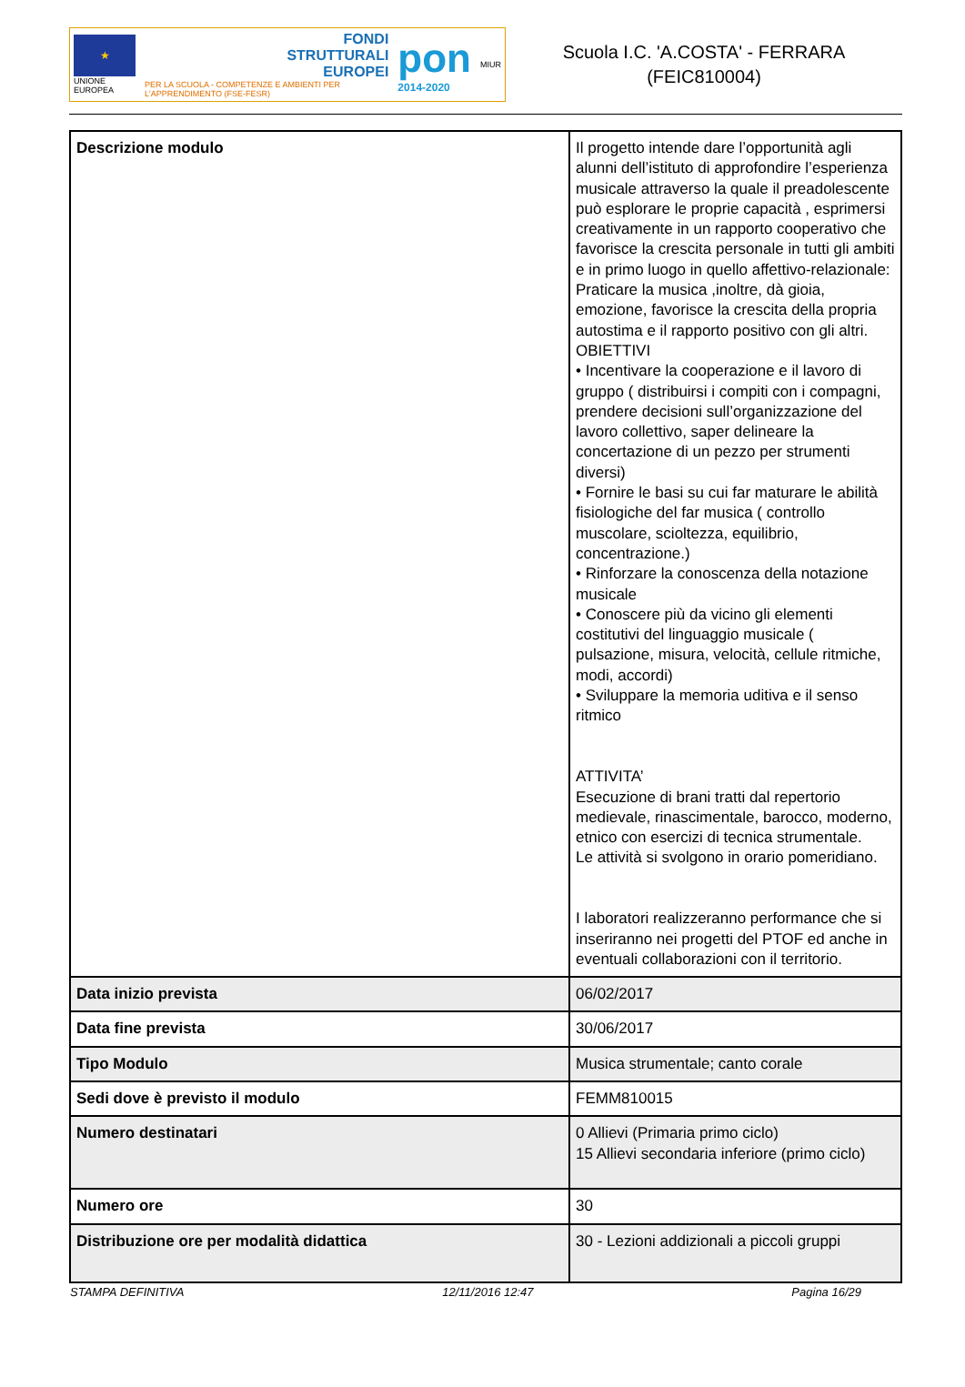★
UNIONE EUROPEA
FONDI
STRUTTURALI
EUROPEI
PER LA SCUOLA - COMPETENZE E AMBIENTI PER L'APPRENDIMENTO (FSE-FESR)
pon
2014-2020
MIUR
Scuola I.C. 'A.COSTA' - FERRARA
(FEIC810004)
| Descrizione modulo | Il progetto intende dare l’opportunità agli alunni dell’istituto di approfondire l’esperienza musicale attraverso la quale il preadolescente può esplorare le proprie capacità , esprimersi creativamente in un rapporto cooperativo che favorisce la crescita personale in tutti gli ambiti e in primo luogo in quello affettivo-relazionale: Praticare la musica ,inoltre, dà gioia, emozione, favorisce la crescita della propria autostima e il rapporto positivo con gli altri. OBIETTIVI • Incentivare la cooperazione e il lavoro di gruppo ( distribuirsi i compiti con i compagni, prendere decisioni sull’organizzazione del lavoro collettivo, saper delineare la concertazione di un pezzo per strumenti diversi) • Fornire le basi su cui far maturare le abilità fisiologiche del far musica ( controllo muscolare, scioltezza, equilibrio, concentrazione.) • Rinforzare la conoscenza della notazione musicale • Conoscere più da vicino gli elementi costitutivi del linguaggio musicale ( pulsazione, misura, velocità, cellule ritmiche, modi, accordi) • Sviluppare la memoria uditiva e il senso ritmico ATTIVITA’ Esecuzione di brani tratti dal repertorio medievale, rinascimentale, barocco, moderno, etnico con esercizi di tecnica strumentale. Le attività si svolgono in orario pomeridiano. I laboratori realizzeranno performance che si inseriranno nei progetti del PTOF ed anche in eventuali collaborazioni con il territorio. |
| Data inizio prevista | 06/02/2017 |
| Data fine prevista | 30/06/2017 |
| Tipo Modulo | Musica strumentale; canto corale |
| Sedi dove è previsto il modulo | FEMM810015 |
| Numero destinatari | 0 Allievi (Primaria primo ciclo) 15 Allievi secondaria inferiore (primo ciclo) |
| Numero ore | 30 |
| Distribuzione ore per modalità didattica | 30 - Lezioni addizionali a piccoli gruppi |
STAMPA DEFINITIVA 12/11/2016 12:47 Pagina 16/29